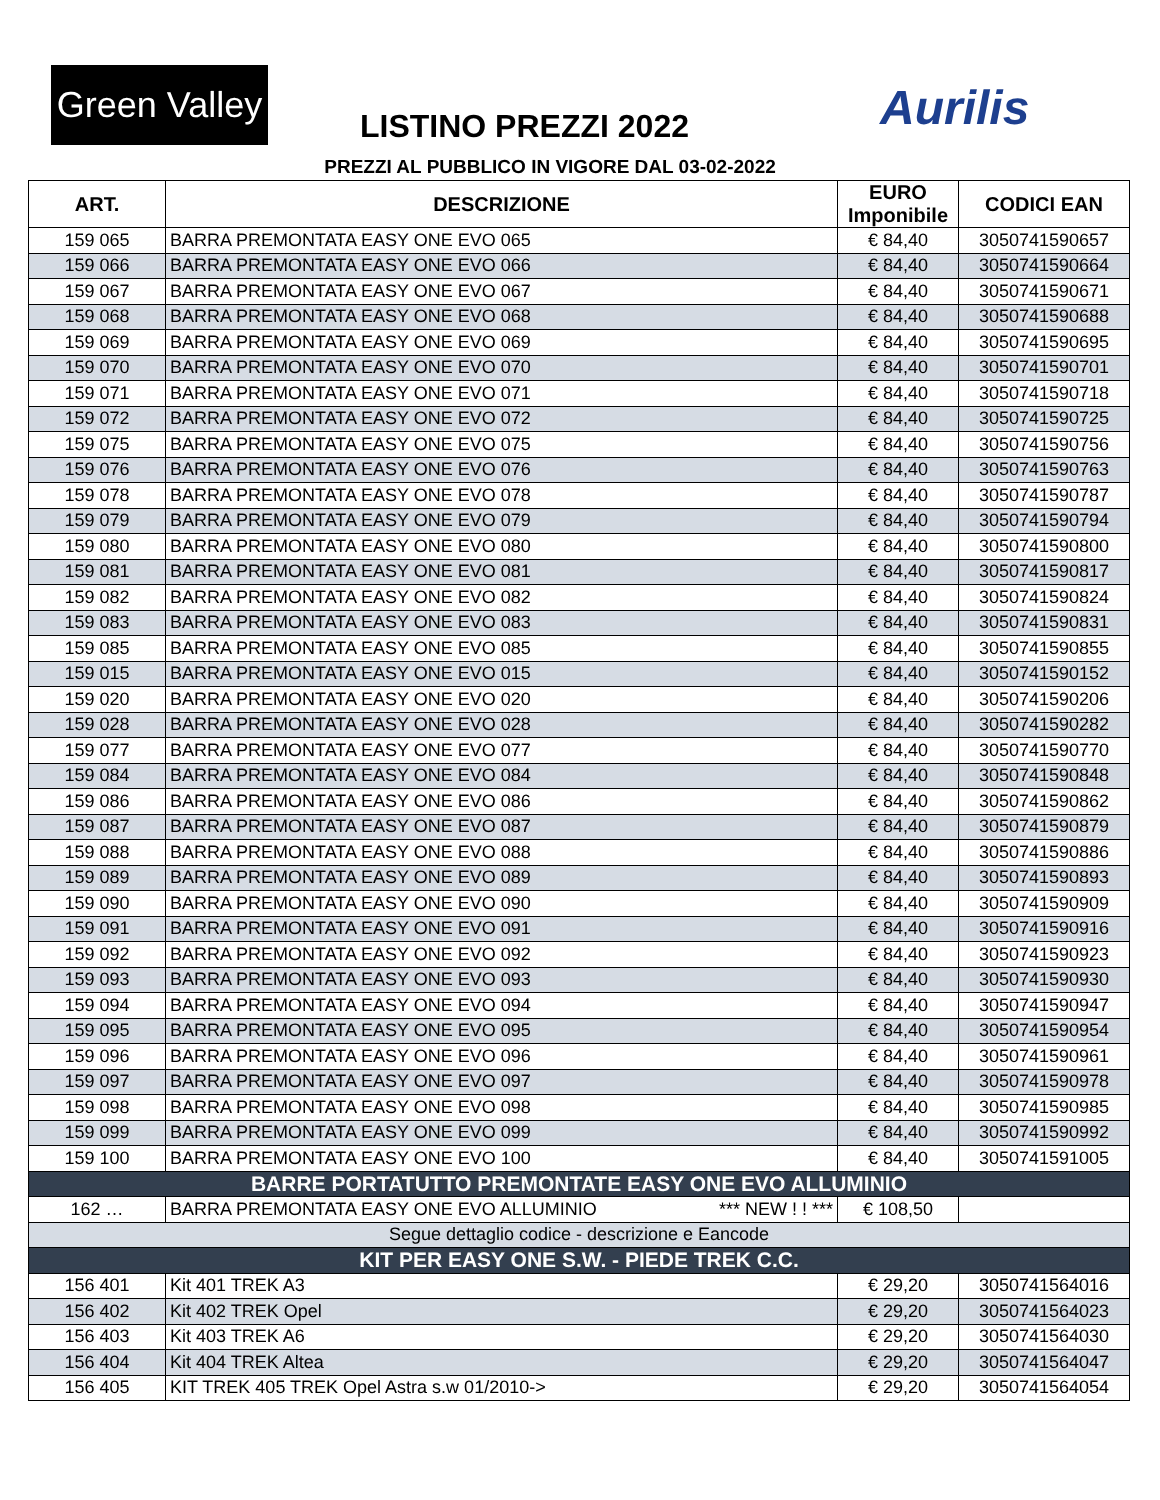Green Valley
LISTINO PREZZI 2022 Aurilis
PREZZI AL PUBBLICO IN VIGORE DAL 03-02-2022
| ART. | DESCRIZIONE | EURO Imponibile | CODICI EAN |
| --- | --- | --- | --- |
| 159 065 | BARRA PREMONTATA EASY ONE EVO 065 | € 84,40 | 3050741590657 |
| 159 066 | BARRA PREMONTATA EASY ONE EVO 066 | € 84,40 | 3050741590664 |
| 159 067 | BARRA PREMONTATA EASY ONE EVO 067 | € 84,40 | 3050741590671 |
| 159 068 | BARRA PREMONTATA EASY ONE EVO 068 | € 84,40 | 3050741590688 |
| 159 069 | BARRA PREMONTATA EASY ONE EVO 069 | € 84,40 | 3050741590695 |
| 159 070 | BARRA PREMONTATA EASY ONE EVO 070 | € 84,40 | 3050741590701 |
| 159 071 | BARRA PREMONTATA EASY ONE EVO 071 | € 84,40 | 3050741590718 |
| 159 072 | BARRA PREMONTATA EASY ONE EVO 072 | € 84,40 | 3050741590725 |
| 159 075 | BARRA PREMONTATA EASY ONE EVO 075 | € 84,40 | 3050741590756 |
| 159 076 | BARRA PREMONTATA EASY ONE EVO 076 | € 84,40 | 3050741590763 |
| 159 078 | BARRA PREMONTATA EASY ONE EVO 078 | € 84,40 | 3050741590787 |
| 159 079 | BARRA PREMONTATA EASY ONE EVO 079 | € 84,40 | 3050741590794 |
| 159 080 | BARRA PREMONTATA EASY ONE EVO 080 | € 84,40 | 3050741590800 |
| 159 081 | BARRA PREMONTATA EASY ONE EVO 081 | € 84,40 | 3050741590817 |
| 159 082 | BARRA PREMONTATA EASY ONE EVO 082 | € 84,40 | 3050741590824 |
| 159 083 | BARRA PREMONTATA EASY ONE EVO 083 | € 84,40 | 3050741590831 |
| 159 085 | BARRA PREMONTATA EASY ONE EVO 085 | € 84,40 | 3050741590855 |
| 159 015 | BARRA PREMONTATA EASY ONE EVO 015 | € 84,40 | 3050741590152 |
| 159 020 | BARRA PREMONTATA EASY ONE EVO 020 | € 84,40 | 3050741590206 |
| 159 028 | BARRA PREMONTATA EASY ONE EVO 028 | € 84,40 | 3050741590282 |
| 159 077 | BARRA PREMONTATA EASY ONE EVO 077 | € 84,40 | 3050741590770 |
| 159 084 | BARRA PREMONTATA EASY ONE EVO 084 | € 84,40 | 3050741590848 |
| 159 086 | BARRA PREMONTATA EASY ONE EVO 086 | € 84,40 | 3050741590862 |
| 159 087 | BARRA PREMONTATA EASY ONE EVO 087 | € 84,40 | 3050741590879 |
| 159 088 | BARRA PREMONTATA EASY ONE EVO 088 | € 84,40 | 3050741590886 |
| 159 089 | BARRA PREMONTATA EASY ONE EVO 089 | € 84,40 | 3050741590893 |
| 159 090 | BARRA PREMONTATA EASY ONE EVO 090 | € 84,40 | 3050741590909 |
| 159 091 | BARRA PREMONTATA EASY ONE EVO 091 | € 84,40 | 3050741590916 |
| 159 092 | BARRA PREMONTATA EASY ONE EVO 092 | € 84,40 | 3050741590923 |
| 159 093 | BARRA PREMONTATA EASY ONE EVO 093 | € 84,40 | 3050741590930 |
| 159 094 | BARRA PREMONTATA EASY ONE EVO 094 | € 84,40 | 3050741590947 |
| 159 095 | BARRA PREMONTATA EASY ONE EVO 095 | € 84,40 | 3050741590954 |
| 159 096 | BARRA PREMONTATA EASY ONE EVO 096 | € 84,40 | 3050741590961 |
| 159 097 | BARRA PREMONTATA EASY ONE EVO 097 | € 84,40 | 3050741590978 |
| 159 098 | BARRA PREMONTATA EASY ONE EVO 098 | € 84,40 | 3050741590985 |
| 159 099 | BARRA PREMONTATA EASY ONE EVO 099 | € 84,40 | 3050741590992 |
| 159 100 | BARRA PREMONTATA EASY ONE EVO 100 | € 84,40 | 3050741591005 |
| BARRE PORTATUTTO PREMONTATE EASY ONE EVO ALLUMINIO | | | |
| 162 … | BARRA PREMONTATA EASY ONE EVO ALLUMINIO *** NEW ! ! *** | € 108,50 | |
| Segue dettaglio codice - descrizione e Eancode | | | |
| KIT PER EASY ONE S.W. - PIEDE TREK C.C. | | | |
| 156 401 | Kit 401 TREK A3 | € 29,20 | 3050741564016 |
| 156 402 | Kit 402 TREK Opel | € 29,20 | 3050741564023 |
| 156 403 | Kit 403 TREK A6 | € 29,20 | 3050741564030 |
| 156 404 | Kit 404 TREK Altea | € 29,20 | 3050741564047 |
| 156 405 | KIT TREK 405 TREK Opel Astra s.w 01/2010-> | € 29,20 | 3050741564054 |